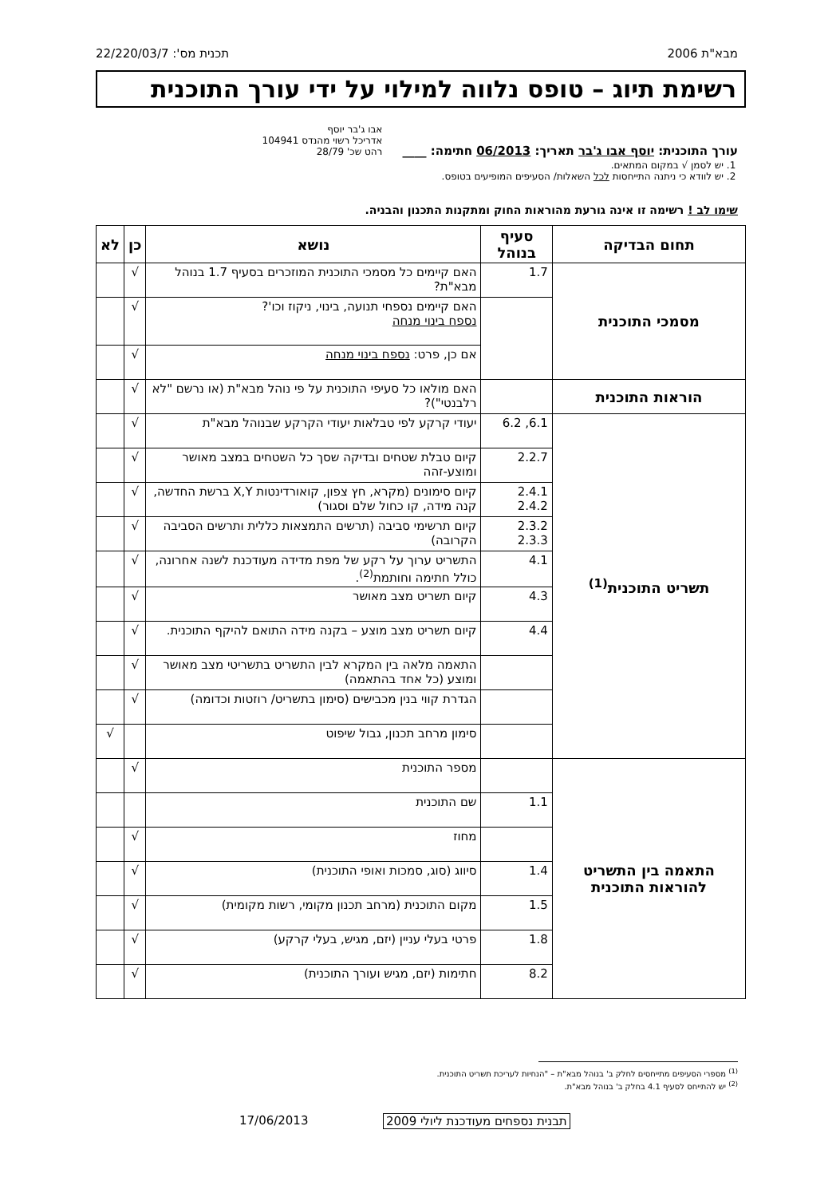מבא"ת 2006 תכנית מס': 22/220/03/7
רשימת תיוג – טופס נלווה למילוי על ידי עורך התוכנית
עורך התוכנית: יוסף אבו ג'בר תאריך: 06/2013 חתימה: ____ אבו ג'בר יוסף
אדריכל רשוי מהנדס 104941
רהט שכ' 28/79
1. יש לסמן √ במקום המתאים.
2. יש לוודא כי ניתנה התייחסות לכל השאלות/ הסעיפים המופיעים בטופס.
שימו לב ! רשימה זו אינה גורעת מהוראות החוק ומתקנות התכנון והבניה.
| תחום הבדיקה | סעיף בנוהל | נושא | כן | לא |
| --- | --- | --- | --- | --- |
| מסמכי התוכנית | 1.7 | האם קיימים כל מסמכי התוכנית המוזכרים בסעיף 1.7 בנוהל מבא"ת? | √ | |
| | | האם קיימים נספחי תנועה, בינוי, ניקוז וכו'? נספח בינוי מנחה | √ | |
| | | אם כן, פרט: נספח בינוי מנחה | √ | |
| הוראות התוכנית | | האם מולאו כל סעיפי התוכנית על פי נוהל מבא"ת (או נרשם "לא רלבנטי")? | √ | |
| תשריט התוכנית<sup>(1)</sup> | 6.1, 6.2 | יעודי קרקע לפי טבלאות יעודי הקרקע שבנוהל מבא"ת | √ | |
| | 2.2.7 | קיום טבלת שטחים ובדיקה שסך כל השטחים במצב מאושר ומוצע-זהה | √ | |
| | 2.4.1 2.4.2 | קיום סימונים (מקרא, חץ צפון, קואורדינטות X,Y ברשת החדשה, קנה מידה, קו כחול שלם וסגור) | √ | |
| | 2.3.2 2.3.3 | קיום תרשימי סביבה (תרשים התמצאות כללית ותרשים הסביבה הקרובה) | √ | |
| | 4.1 | התשריט ערוך על רקע של מפת מדידה מעודכנת לשנה אחרונה, כולל חתימה וחותמת<sup>(2)</sup>. | √ | |
| | 4.3 | קיום תשריט מצב מאושר | √ | |
| | 4.4 | קיום תשריט מצב מוצע – בקנה מידה התואם להיקף התוכנית. | √ | |
| | | התאמה מלאה בין המקרא לבין התשריט בתשריטי מצב מאושר ומוצע (כל אחד בהתאמה) | √ | |
| | | הגדרת קווי בנין מכבישים (סימון בתשריט/ רוזטות וכדומה) | √ | |
| | | סימון מרחב תכנון, גבול שיפוט | | √ |
| התאמה בין התשריט להוראות התוכנית | | מספר התוכנית | √ | |
| | 1.1 | שם התוכנית | | |
| | | מחוז | √ | |
| | 1.4 | סיווג (סוג, סמכות ואופי התוכנית) | √ | |
| | 1.5 | מקום התוכנית (מרחב תכנון מקומי, רשות מקומית) | √ | |
| | 1.8 | פרטי בעלי עניין (יזם, מגיש, בעלי קרקע) | √ | |
| | 8.2 | חתימות (יזם, מגיש ועורך התוכנית) | √ | |
<sup>(1)</sup> מספרי הסעיפים מתייחסים לחלק ב' בנוהל מבא"ת – "הנחיות לעריכת תשריט התוכנית.
<sup>(2)</sup> יש להתייחס לסעיף 4.1 בחלק ב' בנוהל מבא"ת.
17/06/2013
תבנית נספחים מעודכנת ליולי 2009